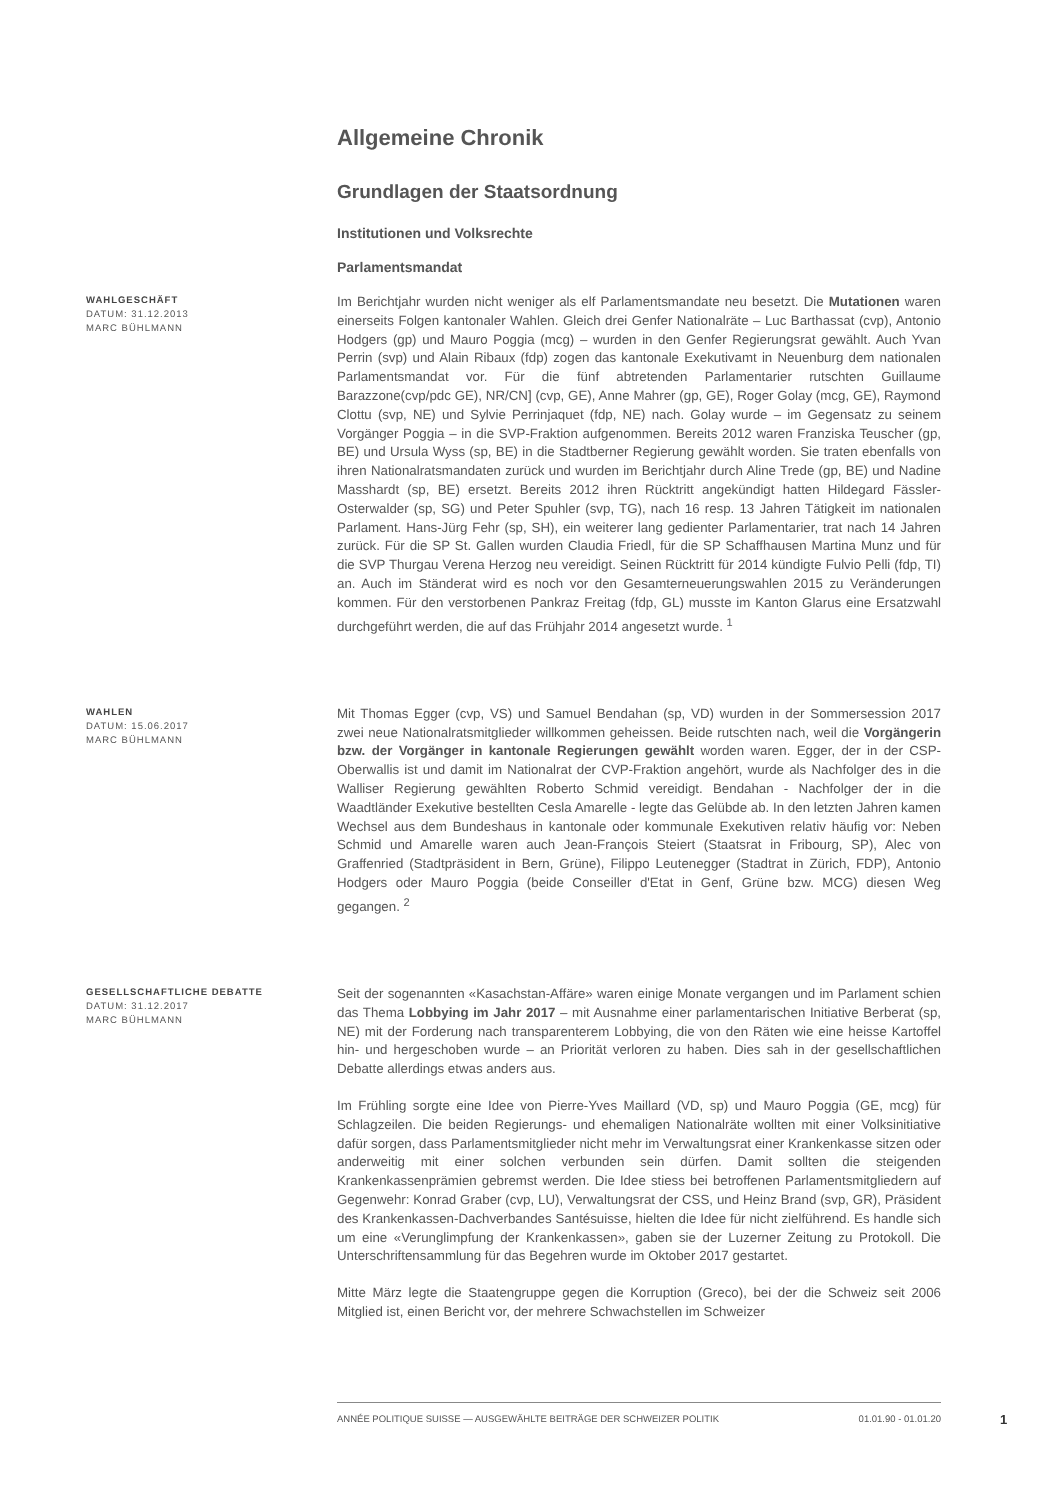Allgemeine Chronik
Grundlagen der Staatsordnung
Institutionen und Volksrechte
Parlamentsmandat
WAHLGESCHÄFT
DATUM: 31.12.2013
MARC BÜHLMANN
Im Berichtjahr wurden nicht weniger als elf Parlamentsmandate neu besetzt. Die Mutationen waren einerseits Folgen kantonaler Wahlen. Gleich drei Genfer Nationalräte – Luc Barthassat (cvp), Antonio Hodgers (gp) und Mauro Poggia (mcg) – wurden in den Genfer Regierungsrat gewählt. Auch Yvan Perrin (svp) und Alain Ribaux (fdp) zogen das kantonale Exekutivamt in Neuenburg dem nationalen Parlamentsmandat vor. Für die fünf abtretenden Parlamentarier rutschten Guillaume Barazzone(cvp/pdc GE), NR/CN] (cvp, GE), Anne Mahrer (gp, GE), Roger Golay (mcg, GE), Raymond Clottu (svp, NE) und Sylvie Perrinjaquet (fdp, NE) nach. Golay wurde – im Gegensatz zu seinem Vorgänger Poggia – in die SVP-Fraktion aufgenommen. Bereits 2012 waren Franziska Teuscher (gp, BE) und Ursula Wyss (sp, BE) in die Stadtberner Regierung gewählt worden. Sie traten ebenfalls von ihren Nationalratsmandaten zurück und wurden im Berichtjahr durch Aline Trede (gp, BE) und Nadine Masshardt (sp, BE) ersetzt. Bereits 2012 ihren Rücktritt angekündigt hatten Hildegard Fässler-Osterwalder (sp, SG) und Peter Spuhler (svp, TG), nach 16 resp. 13 Jahren Tätigkeit im nationalen Parlament. Hans-Jürg Fehr (sp, SH), ein weiterer lang gedienter Parlamentarier, trat nach 14 Jahren zurück. Für die SP St. Gallen wurden Claudia Friedl, für die SP Schaffhausen Martina Munz und für die SVP Thurgau Verena Herzog neu vereidigt. Seinen Rücktritt für 2014 kündigte Fulvio Pelli (fdp, TI) an. Auch im Ständerat wird es noch vor den Gesamterneuerungswahlen 2015 zu Veränderungen kommen. Für den verstorbenen Pankraz Freitag (fdp, GL) musste im Kanton Glarus eine Ersatzwahl durchgeführt werden, die auf das Frühjahr 2014 angesetzt wurde. <sup>1</sup>
WAHLEN
DATUM: 15.06.2017
MARC BÜHLMANN
Mit Thomas Egger (cvp, VS) und Samuel Bendahan (sp, VD) wurden in der Sommersession 2017 zwei neue Nationalratsmitglieder willkommen geheissen. Beide rutschten nach, weil die Vorgängerin bzw. der Vorgänger in kantonale Regierungen gewählt worden waren. Egger, der in der CSP-Oberwallis ist und damit im Nationalrat der CVP-Fraktion angehört, wurde als Nachfolger des in die Walliser Regierung gewählten Roberto Schmid vereidigt. Bendahan - Nachfolger der in die Waadtländer Exekutive bestellten Cesla Amarelle - legte das Gelübde ab. In den letzten Jahren kamen Wechsel aus dem Bundeshaus in kantonale oder kommunale Exekutiven relativ häufig vor: Neben Schmid und Amarelle waren auch Jean-François Steiert (Staatsrat in Fribourg, SP), Alec von Graffenried (Stadtpräsident in Bern, Grüne), Filippo Leutenegger (Stadtrat in Zürich, FDP), Antonio Hodgers oder Mauro Poggia (beide Conseiller d'Etat in Genf, Grüne bzw. MCG) diesen Weg gegangen. <sup>2</sup>
GESELLSCHAFTLICHE DEBATTE
DATUM: 31.12.2017
MARC BÜHLMANN
Seit der sogenannten «Kasachstan-Affäre» waren einige Monate vergangen und im Parlament schien das Thema Lobbying im Jahr 2017 – mit Ausnahme einer parlamentarischen Initiative Berberat (sp, NE) mit der Forderung nach transparenterem Lobbying, die von den Räten wie eine heisse Kartoffel hin- und hergeschoben wurde – an Priorität verloren zu haben. Dies sah in der gesellschaftlichen Debatte allerdings etwas anders aus.
Im Frühling sorgte eine Idee von Pierre-Yves Maillard (VD, sp) und Mauro Poggia (GE, mcg) für Schlagzeilen. Die beiden Regierungs- und ehemaligen Nationalräte wollten mit einer Volksinitiative dafür sorgen, dass Parlamentsmitglieder nicht mehr im Verwaltungsrat einer Krankenkasse sitzen oder anderweitig mit einer solchen verbunden sein dürfen. Damit sollten die steigenden Krankenkassenprämien gebremst werden. Die Idee stiess bei betroffenen Parlamentsmitgliedern auf Gegenwehr: Konrad Graber (cvp, LU), Verwaltungsrat der CSS, und Heinz Brand (svp, GR), Präsident des Krankenkassen-Dachverbandes Santésuisse, hielten die Idee für nicht zielführend. Es handle sich um eine «Verunglimpfung der Krankenkassen», gaben sie der Luzerner Zeitung zu Protokoll. Die Unterschriftensammlung für das Begehren wurde im Oktober 2017 gestartet.
Mitte März legte die Staatengruppe gegen die Korruption (Greco), bei der die Schweiz seit 2006 Mitglied ist, einen Bericht vor, der mehrere Schwachstellen im Schweizer
ANNÉE POLITIQUE SUISSE — AUSGEWÄHLTE BEITRÄGE DER SCHWEIZER POLITIK 01.01.90 - 01.01.20
1